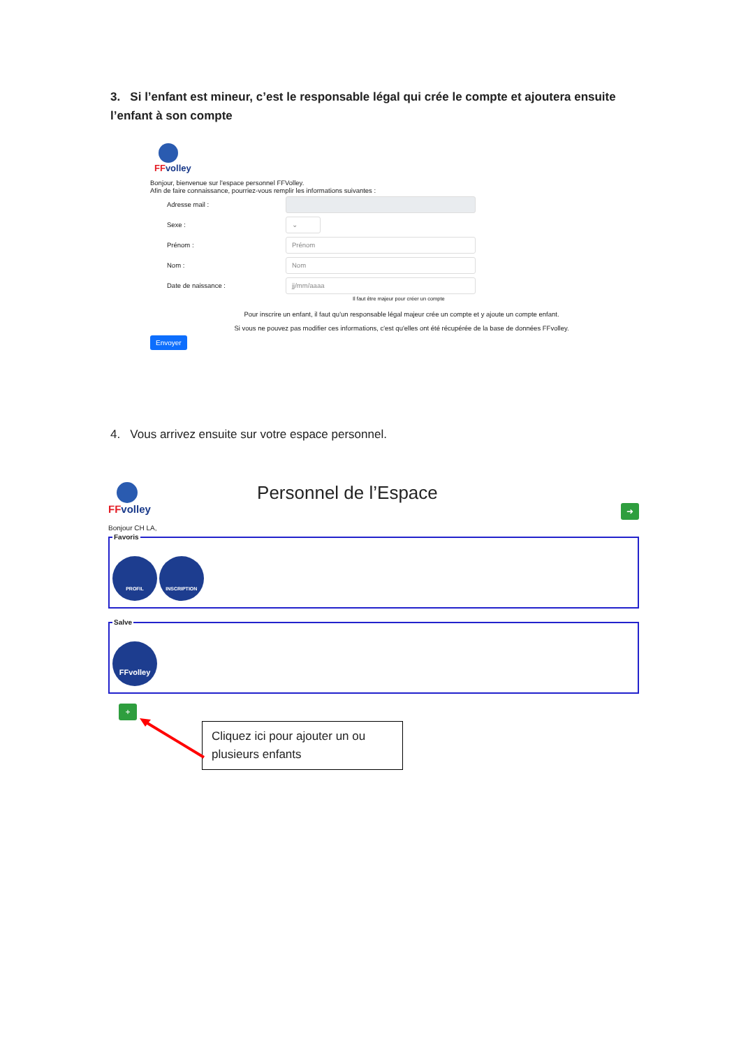3. Si l’enfant est mineur, c’est le responsable légal qui crée le compte et ajoutera ensuite l’enfant à son compte
FFvolley
Bonjour, bienvenue sur l'espace personnel FFVolley.
Afin de faire connaissance, pourriez-vous remplir les informations suivantes :
Adresse mail :
Sexe :
⌄
Prénom :
Prénom
Nom :
Nom
Date de naissance :
jj/mm/aaaa
Il faut être majeur pour créer un compte
Pour inscrire un enfant, il faut qu'un responsable légal majeur crée un compte et y ajoute un compte enfant.
Si vous ne pouvez pas modifier ces informations, c'est qu'elles ont été récupérée de la base de données FFvolley.
Envoyer
4. Vous arrivez ensuite sur votre espace personnel.
FFvolley
Personnel de l’Espace
➜
Bonjour CH LA,
Favoris
PROFIL INSCRIPTION
Salve
FFvolley
+
Cliquez ici pour ajouter un ou plusieurs enfants